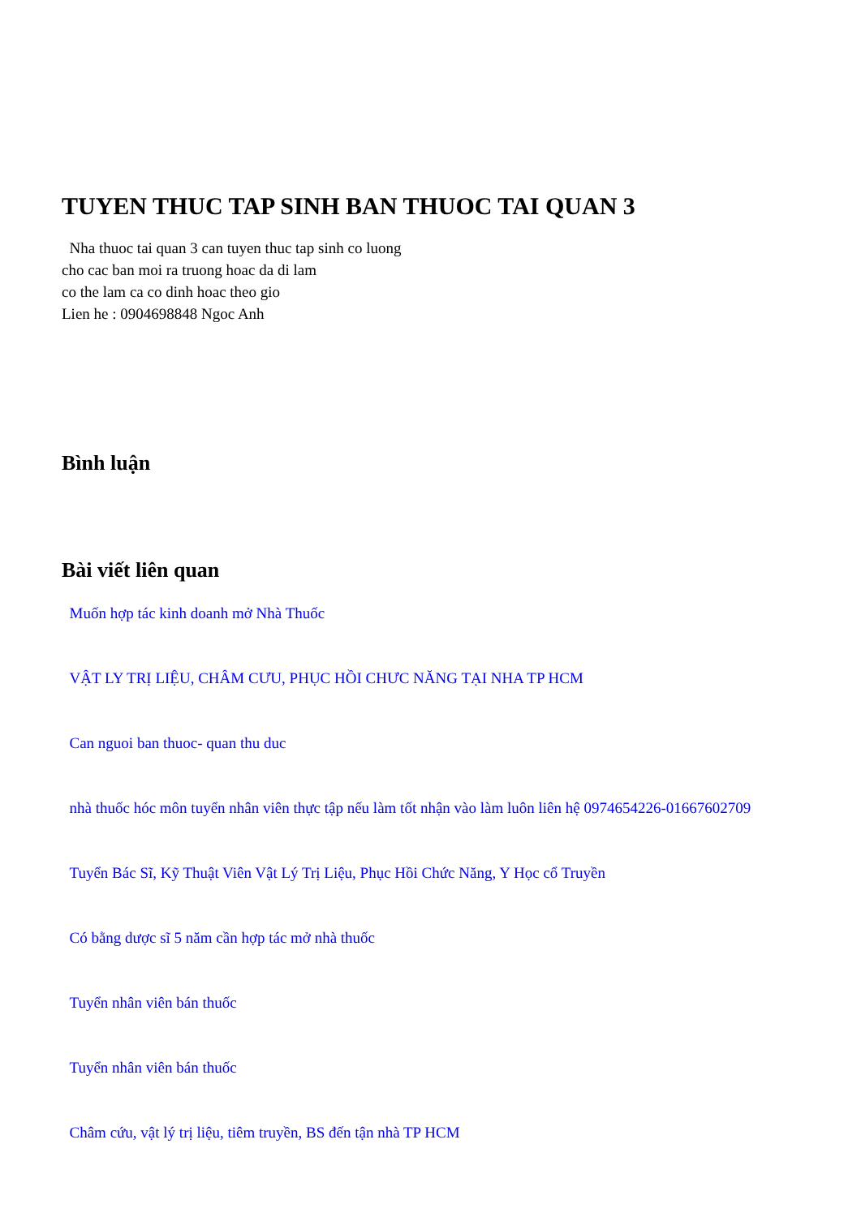TUYEN THUC TAP SINH BAN THUOC TAI QUAN 3
Nha thuoc tai quan 3 can tuyen thuc tap sinh co luong
cho cac ban moi ra truong hoac da di lam
co the lam ca co dinh hoac theo gio
Lien he : 0904698848 Ngoc Anh
Bình luận
Bài viết liên quan
Muốn hợp tác kinh doanh mở Nhà Thuốc
VẬT LY TRỊ LIỆU, CHÂM CƯU, PHỤC HỒI CHƯC NĂNG TẠI NHA TP HCM
Can nguoi ban thuoc- quan thu duc
nhà thuốc hóc môn tuyển nhân viên thực tập nếu làm tốt nhận vào làm luôn liên hệ 0974654226-01667602709
Tuyển Bác Sĩ, Kỹ Thuật Viên Vật Lý Trị Liệu, Phục Hồi Chức Năng, Y Học cổ Truyền
Có bằng dược sĩ 5 năm cần hợp tác mở nhà thuốc
Tuyển nhân viên bán thuốc
Tuyển nhân viên bán thuốc
Châm cứu, vật lý trị liệu, tiêm truyền, BS đến tận nhà TP HCM